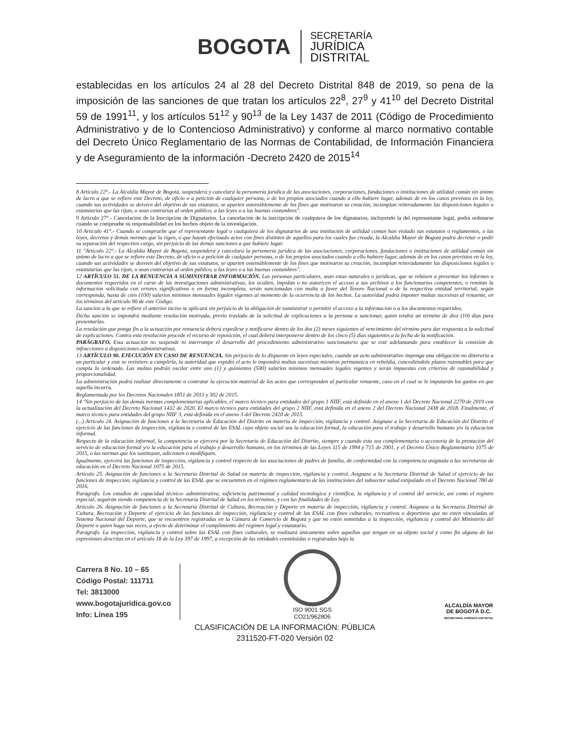BOGOTA
SECRETARÍA
JURÍDICA
DISTRITAL
establecidas en los artículos 24 al 28 del Decreto Distrital 848 de 2019, so pena de la imposición de las sanciones de que tratan los artículos 22<sup>8</sup>, 27<sup>9</sup> y 41<sup>10</sup> del Decreto Distrital 59 de 1991<sup>11</sup>, y los artículos 51<sup>12</sup> y 90<sup>13</sup> de la Ley 1437 de 2011 (Código de Procedimiento Administrativo y de lo Contencioso Administrativo) y conforme al marco normativo contable del Decreto Único Reglamentario de las Normas de Contabilidad, de Información Financiera y de Aseguramiento de la información -Decreto 2420 de 2015<sup>14</sup>
8 Artículo 22°.- La Alcaldía Mayor de Bogotá, suspenderá y cancelará la personería jurídica de las asociaciones, corporaciones, fundaciones o instituciones de utilidad común sin ánimo de lucro a que se refiere este Decreto, de oficio o a petición de cualquier persona, o de los propios asociados cuando a ello hubiere lugar, además de en los casos previstos en la ley, cuando sus actividades se desvíen del objetivo de sus estatutos, se aparten ostensiblemente de los fines que motivaron su creación, incumplan reiteradamente las disposiciones legales o estatutarias que las rijan, o sean contrarias al orden público, a las leyes o a las buenas costumbres".
9 Artículo 27°.- Cancelación de la Inscripción de Dignatarios. La cancelación de la inscripción de cualquiera de los dignatarios, incluyendo la del representante legal, podrá ordenarse cuando se compruebe su responsabilidad en los hechos objeto de la investigación.
10 Artículo 41°.- Cuando se compruebe que el representante legal o cualquiera de los dignatarios de una institución de utilidad común han violado sus estatutos o reglamentos, o las leyes, decretos y demás normas que la rigen, o que hayan efectuado actos con fines distintos de aquellos para los cuales fue creada, la Alcaldía Mayor de Bogotá podrá decretar o pedir su separación del respectivo cargo, sin perjuicio de las demás sanciones a que hubiere lugar.
11 "Artículo 22°.- La Alcaldía Mayor de Bogotá, suspenderá y cancelará la personería jurídica de las asociaciones, corporaciones, fundaciones o instituciones de utilidad común sin ánimo de lucro a que se refiere este Decreto, de oficio o a petición de cualquier persona, o de los propios asociados cuando a ello hubiere lugar, además de en los casos previstos en la ley, cuando sus actividades se desvíen del objetivo de sus estatutos, se aparten ostensiblemente de los fines que motivaron su creación, incumplan reiteradamente las disposiciones legales o estatutarias que las rijan, o sean contrarias al orden público, a las leyes o a las buenas costumbres".
12 ARTÍCULO 51. DE LA RENUENCIA A SUMINISTRAR INFORMACIÓN. Las personas particulares, sean estas naturales o jurídicas, que se rehúsen a presentar los informes o documentos requeridos en el curso de las investigaciones administrativas, los oculten, impidan o no autoricen el acceso a sus archivos a los funcionarios competentes, o remitan la información solicitada con errores significativos o en forma incompleta, serán sancionadas con multa a favor del Tesoro Nacional o de la respectiva entidad territorial, según corresponda, hasta de cien (100) salarios mínimos mensuales legales vigentes al momento de la ocurrencia de los hechos. La autoridad podrá imponer multas sucesivas al renuente, en los términos del artículo 90 de este Código.
La sanción a la que se refiere el anterior inciso se aplicará sin perjuicio de la obligación de suministrar o permitir el acceso a la información o a los documentos requeridos.
Dicha sanción se impondrá mediante resolución motivada, previo traslado de la solicitud de explicaciones a la persona a sancionar, quien tendrá un término de diez (10) días para presentarlas.
La resolución que ponga fin a la actuación por renuencia deberá expedirse y notificarse dentro de los dos (2) meses siguientes al vencimiento del término para dar respuesta a la solicitud de explicaciones. Contra esta resolución procede el recurso de reposición, el cual deberá interponerse dentro de los cinco (5) días siguientes a la fecha de la notificación.
PARÁGRAFO. Esta actuación no suspende ni interrumpe el desarrollo del procedimiento administrativo sancionatorio que se esté adelantando para establecer la comisión de infracciones a disposiciones administrativas.
13 ARTÍCULO 90. EJECUCIÓN EN CASO DE RENUENCIA. Sin perjuicio de lo dispuesto en leyes especiales, cuando un acto administrativo imponga una obligación no dineraria a un particular y este se resistiere a cumplirla, la autoridad que expidió el acto le impondrá multas sucesivas mientras permanezca en rebeldía, concediéndole plazos razonables para que cumpla lo ordenado. Las multas podrán oscilar entre uno (1) y quinientos (500) salarios mínimos mensuales legales vigentes y serán impuestas con criterios de razonabilidad y proporcionalidad.
La administración podrá realizar directamente o contratar la ejecución material de los actos que corresponden al particular renuente, caso en el cual se le imputarán los gastos en que aquella incurra.
Reglamentada por los Decretos Nacionales 1851 de 2013 y 302 de 2015.
14 "Sin perjuicio de las demás normas complementarias aplicables, el marco técnico para entidades del grupo 1 NIIF, está definido en el anexo 1 del Decreto Nacional 2270 de 2019 con la actualización del Decreto Nacional 1432 de 2020. El marco técnico para entidades del grupo 2 NIIF, está definida en el anexo 2 del Decreto Nacional 2438 de 2018. Finalmente, el marco técnico para entidades del grupo NIIF 3, está definida en el anexo 3 del Decreto 2420 de 2015.
(...) Artículo 24. Asignación de funciones a la Secretaria de Educación del Distrito en materia de inspección, vigilancia y control. Asígnase a la Secretaría de Educación del Distrito el ejercicio de las funciones de inspección, vigilancia y control de las ESAL cuyo objeto social sea la educación formal, la educación para el trabajo y desarrollo humano y/o la educación informal.
Respecto de la educación informal, la competencia se ejercerá por la Secretaría de Educación del Distrito, siempre y cuando ésta sea complementaria o accesoria de la prestación del servicio de educación formal y/o la educación para el trabajo y desarrollo humano, en los términos de las Leyes 115 de 1994 y 715 de 2001, y el Decreto Único Reglamentario 1075 de 2015, o las normas que los sustituyan, adicionen o modifiquen.
Igualmente, ejercerá las funciones de inspección, vigilancia y control respecto de las asociaciones de padres de familia, de conformidad con la competencia asignada a las secretarías de educación en el Decreto Nacional 1075 de 2015.
Artículo 25. Asignación de funciones a la Secretaría Distrital de Salud en materia de inspección, vigilancia y control. Asígnase a la Secretaría Distrital de Salud el ejercicio de las funciones de inspección, vigilancia y control de las ESAL que se encuentren en el régimen reglamentario de las instituciones del subsector salud estipulado en el Decreto Nacional 780 de 2016.
Parágrafo. Los estudios de capacidad técnico- administrativa, suficiencia patrimonial y calidad tecnológica y científica, la vigilancia y el control del servicio, así como el registro especial, seguirán siendo competencia de la Secretaría Distrital de Salud en los términos, y con las finalidades de Ley.
Artículo 26. Asignación de funciones a la Secretaría Distrital de Cultura, Recreación y Deporte en materia de inspección, vigilancia y control. Asígnase a la Secretaría Distrital de Cultura, Recreación y Deporte el ejercicio de las funciones de inspección, vigilancia y control de las ESAL con fines culturales, recreativos o deportivos que no estén vinculadas al Sistema Nacional del Deporte, que se encuentren registradas en la Cámara de Comercio de Bogotá y que no estén sometidas a la inspección, vigilancia y control del Ministerio del Deporte o quien haga sus veces, a efecto de determinar el cumplimiento del régimen legal y estatutario.
Parágrafo. La inspección, vigilancia y control sobre las ESAL con fines culturales, se realizará únicamente sobre aquellas que tengan en su objeto social y como fin alguna de las expresiones descritas en el artículo 18 de la Ley 397 de 1997, a excepción de las entidades constituidas o registradas bajo la
Carrera 8 No. 10 – 65
Código Postal: 111711
Tel: 3813000
www.bogotajuridica.gov.co
Info: Línea 195
ISO 9001 SGS
CO21/962806
ALCALDÍA MAYOR
DE BOGOTÁ D.C.
SECRETARÍA JURÍDICA DISTRITAL
CLASIFICACIÓN DE LA INFORMACIÓN: PÚBLICA
2311520-FT-020 Versión 02